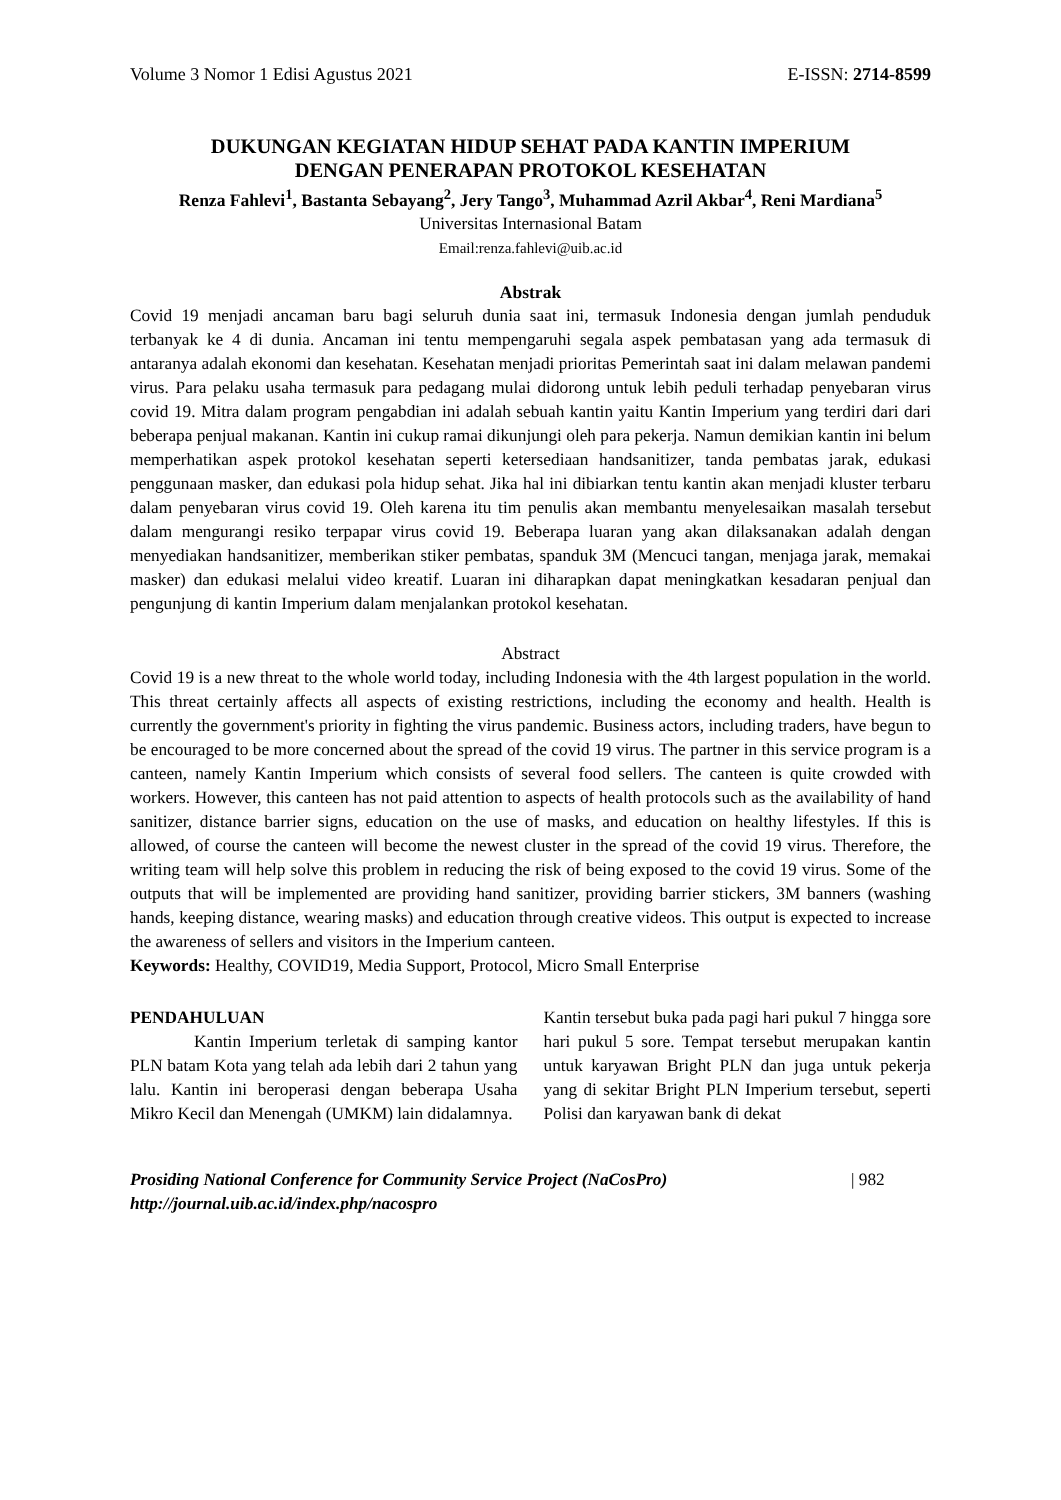Volume 3 Nomor 1 Edisi Agustus 2021 E-ISSN: 2714-8599
DUKUNGAN KEGIATAN HIDUP SEHAT PADA KANTIN IMPERIUM
DENGAN PENERAPAN PROTOKOL KESEHATAN
Renza Fahlevi<sup>1</sup>, Bastanta Sebayang<sup>2</sup>, Jery Tango<sup>3</sup>, Muhammad Azril Akbar<sup>4</sup>, Reni Mardiana<sup>5</sup>
Universitas Internasional Batam
Email:renza.fahlevi@uib.ac.id
Abstrak
Covid 19 menjadi ancaman baru bagi seluruh dunia saat ini, termasuk Indonesia dengan jumlah penduduk terbanyak ke 4 di dunia. Ancaman ini tentu mempengaruhi segala aspek pembatasan yang ada termasuk di antaranya adalah ekonomi dan kesehatan. Kesehatan menjadi prioritas Pemerintah saat ini dalam melawan pandemi virus. Para pelaku usaha termasuk para pedagang mulai didorong untuk lebih peduli terhadap penyebaran virus covid 19. Mitra dalam program pengabdian ini adalah sebuah kantin yaitu Kantin Imperium yang terdiri dari dari beberapa penjual makanan. Kantin ini cukup ramai dikunjungi oleh para pekerja. Namun demikian kantin ini belum memperhatikan aspek protokol kesehatan seperti ketersediaan handsanitizer, tanda pembatas jarak, edukasi penggunaan masker, dan edukasi pola hidup sehat. Jika hal ini dibiarkan tentu kantin akan menjadi kluster terbaru dalam penyebaran virus covid 19. Oleh karena itu tim penulis akan membantu menyelesaikan masalah tersebut dalam mengurangi resiko terpapar virus covid 19. Beberapa luaran yang akan dilaksanakan adalah dengan menyediakan handsanitizer, memberikan stiker pembatas, spanduk 3M (Mencuci tangan, menjaga jarak, memakai masker) dan edukasi melalui video kreatif. Luaran ini diharapkan dapat meningkatkan kesadaran penjual dan pengunjung di kantin Imperium dalam menjalankan protokol kesehatan.
Abstract
Covid 19 is a new threat to the whole world today, including Indonesia with the 4th largest population in the world. This threat certainly affects all aspects of existing restrictions, including the economy and health. Health is currently the government's priority in fighting the virus pandemic. Business actors, including traders, have begun to be encouraged to be more concerned about the spread of the covid 19 virus. The partner in this service program is a canteen, namely Kantin Imperium which consists of several food sellers. The canteen is quite crowded with workers. However, this canteen has not paid attention to aspects of health protocols such as the availability of hand sanitizer, distance barrier signs, education on the use of masks, and education on healthy lifestyles. If this is allowed, of course the canteen will become the newest cluster in the spread of the covid 19 virus. Therefore, the writing team will help solve this problem in reducing the risk of being exposed to the covid 19 virus. Some of the outputs that will be implemented are providing hand sanitizer, providing barrier stickers, 3M banners (washing hands, keeping distance, wearing masks) and education through creative videos. This output is expected to increase the awareness of sellers and visitors in the Imperium canteen.
Keywords: Healthy, COVID19, Media Support, Protocol, Micro Small Enterprise
PENDAHULUAN
Kantin Imperium terletak di samping kantor PLN batam Kota yang telah ada lebih dari 2 tahun yang lalu. Kantin ini beroperasi dengan beberapa Usaha Mikro Kecil dan Menengah (UMKM) lain didalamnya.
Kantin tersebut buka pada pagi hari pukul 7 hingga sore hari pukul 5 sore. Tempat tersebut merupakan kantin untuk karyawan Bright PLN dan juga untuk pekerja yang di sekitar Bright PLN Imperium tersebut, seperti Polisi dan karyawan bank di dekat
Prosiding National Conference for Community Service Project (NaCosPro)
http://journal.uib.ac.id/index.php/nacospro
| 982